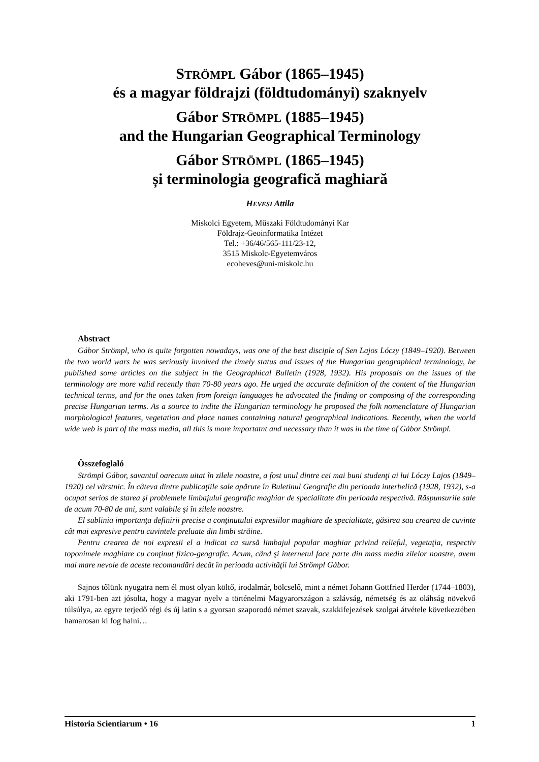STRÖMPL Gábor (1865–1945)
és a magyar földrajzi (földtudományi) szaknyelv
Gábor STRÖMPL (1885–1945)
and the Hungarian Geographical Terminology
Gábor STRÖMPL (1865–1945)
și terminologia geografică maghiară
HEVESI Attila
Miskolci Egyetem, Műszaki Földtudományi Kar
Földrajz-Geoinformatika Intézet
Tel.: +36/46/565-111/23-12,
3515 Miskolc-Egyetemváros
ecoheves@uni-miskolc.hu
Abstract
Gábor Strömpl, who is quite forgotten nowadays, was one of the best disciple of Sen Lajos Lóczy (1849–1920). Between the two world wars he was seriously involved the timely status and issues of the Hungarian geographical terminology, he published some articles on the subject in the Geographical Bulletin (1928, 1932). His proposals on the issues of the terminology are more valid recently than 70-80 years ago. He urged the accurate definition of the content of the Hungarian technical terms, and for the ones taken from foreign languages he advocated the finding or composing of the corresponding precise Hungarian terms. As a source to indite the Hungarian terminology he proposed the folk nomenclature of Hungarian morphological features, vegetation and place names containing natural geographical indications. Recently, when the world wide web is part of the mass media, all this is more importatnt and necessary than it was in the time of Gábor Strömpl.
Összefoglaló
Strömpl Gábor, savantul oarecum uitat în zilele noastre, a fost unul dintre cei mai buni studenţi ai lui Lóczy Lajos (1849–1920) cel vârstnic. În câteva dintre publicaţiile sale apărute în Buletinul Geografic din perioada interbelică (1928, 1932), s-a ocupat serios de starea şi problemele limbajului geografic maghiar de specialitate din perioada respectivă. Răspunsurile sale de acum 70-80 de ani, sunt valabile şi în zilele noastre.
El sublinia importanţa definirii precise a conţinutului expresiilor maghiare de specialitate, găsirea sau crearea de cuvinte cât mai expresive pentru cuvintele preluate din limbi străine.
Pentru crearea de noi expresii el a indicat ca sursă limbajul popular maghiar privind relieful, vegetaţia, respectiv toponimele maghiare cu conţinut fizico-geografic. Acum, când şi internetul face parte din mass media zilelor noastre, avem mai mare nevoie de aceste recomandări decât în perioada activităţii lui Strömpl Gábor.
Sajnos tőlünk nyugatra nem él most olyan költő, irodalmár, bölcselő, mint a német Johann Gottfried Herder (1744–1803), aki 1791-ben azt jósolta, hogy a magyar nyelv a történelmi Magyarországon a szlávság, németség és az oláhság növekvő túlsúlya, az egyre terjedő régi és új latin s a gyorsan szaporodó német szavak, szakkifejezések szolgai átvétele következtében hamarosan ki fog halni…
Historia Scientiarum • 16 1